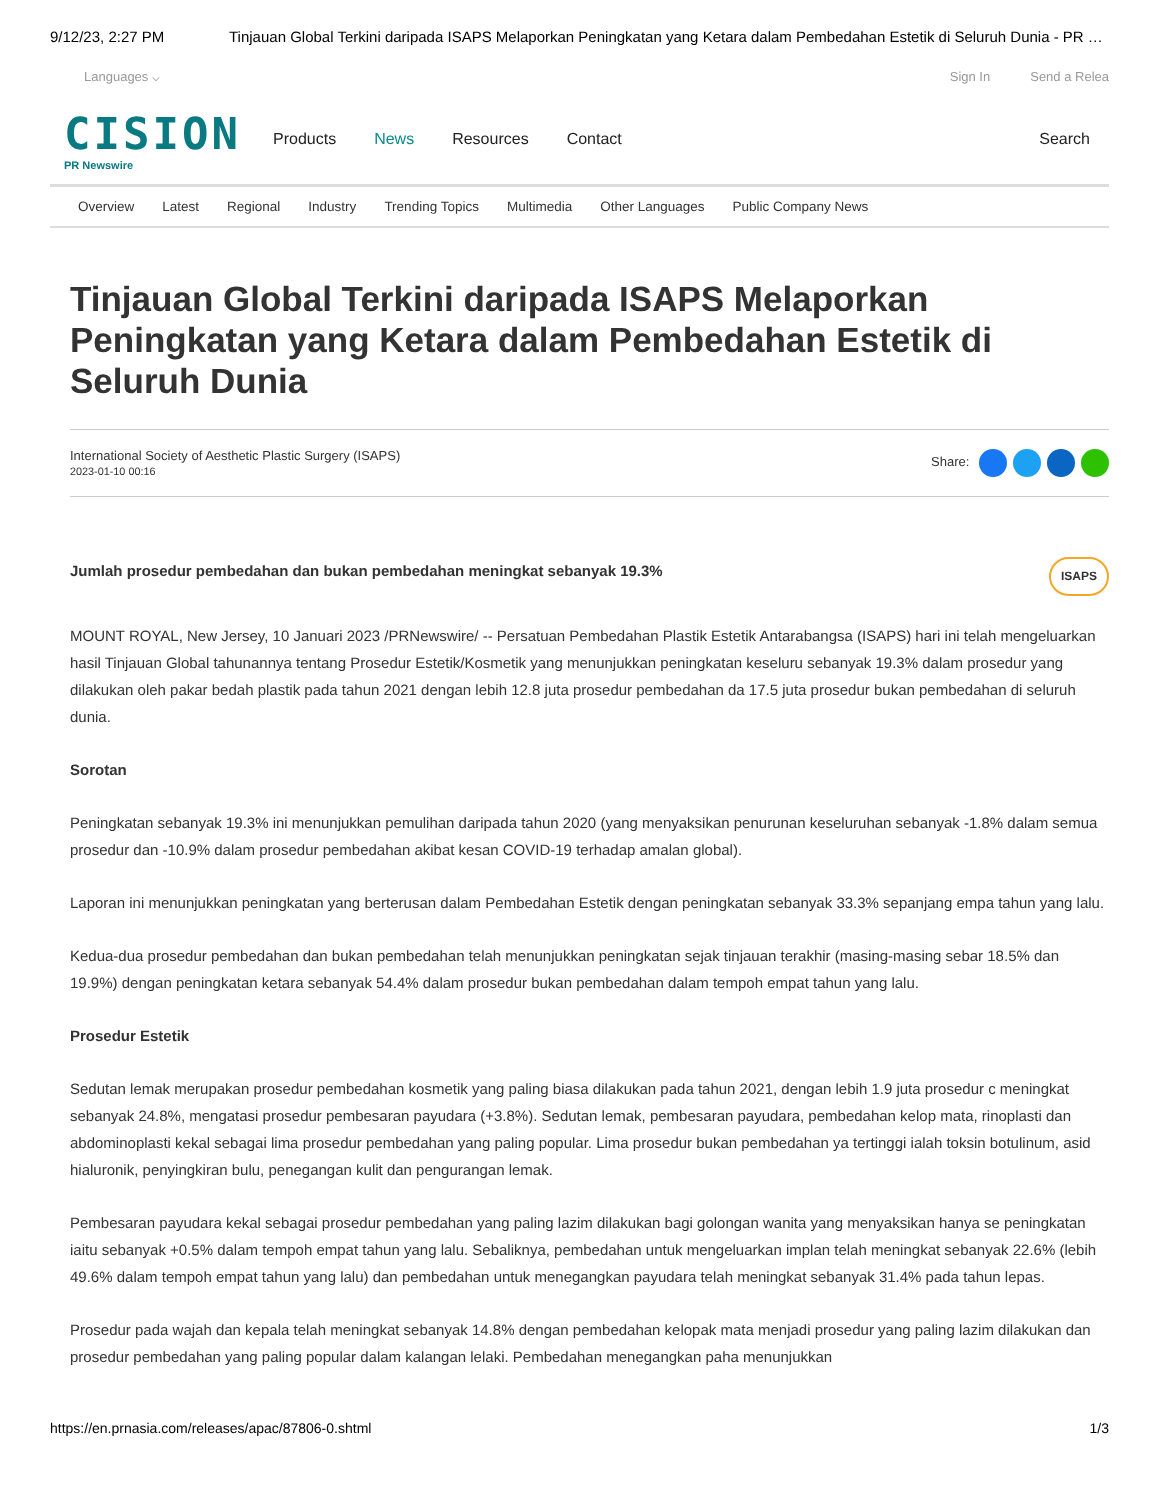9/12/23, 2:27 PM Tinjauan Global Terkini daripada ISAPS Melaporkan Peningkatan yang Ketara dalam Pembedahan Estetik di Seluruh Dunia - PR …
Languages ⌵ Sign In Send a Relea
CISION
PR Newswire
Products News Resources Contact Search
Overview Latest Regional Industry Trending Topics Multimedia Other Languages Public Company News
Tinjauan Global Terkini daripada ISAPS Melaporkan Peningkatan yang Ketara dalam Pembedahan Estetik di Seluruh Dunia
International Society of Aesthetic Plastic Surgery (ISAPS)
2023-01-10 00:16
Share:
Jumlah prosedur pembedahan dan bukan pembedahan meningkat sebanyak 19.3% ISAPS
MOUNT ROYAL, New Jersey, 10 Januari 2023 /PRNewswire/ -- Persatuan Pembedahan Plastik Estetik Antarabangsa (ISAPS) hari ini telah mengeluarkan hasil Tinjauan Global tahunannya tentang Prosedur Estetik/Kosmetik yang menunjukkan peningkatan keseluru sebanyak 19.3% dalam prosedur yang dilakukan oleh pakar bedah plastik pada tahun 2021 dengan lebih 12.8 juta prosedur pembedahan da 17.5 juta prosedur bukan pembedahan di seluruh dunia.
Sorotan
Peningkatan sebanyak 19.3% ini menunjukkan pemulihan daripada tahun 2020 (yang menyaksikan penurunan keseluruhan sebanyak -1.8% dalam semua prosedur dan -10.9% dalam prosedur pembedahan akibat kesan COVID-19 terhadap amalan global).
Laporan ini menunjukkan peningkatan yang berterusan dalam Pembedahan Estetik dengan peningkatan sebanyak 33.3% sepanjang empa tahun yang lalu.
Kedua-dua prosedur pembedahan dan bukan pembedahan telah menunjukkan peningkatan sejak tinjauan terakhir (masing-masing sebar 18.5% dan 19.9%) dengan peningkatan ketara sebanyak 54.4% dalam prosedur bukan pembedahan dalam tempoh empat tahun yang lalu.
Prosedur Estetik
Sedutan lemak merupakan prosedur pembedahan kosmetik yang paling biasa dilakukan pada tahun 2021, dengan lebih 1.9 juta prosedur c meningkat sebanyak 24.8%, mengatasi prosedur pembesaran payudara (+3.8%). Sedutan lemak, pembesaran payudara, pembedahan kelop mata, rinoplasti dan abdominoplasti kekal sebagai lima prosedur pembedahan yang paling popular. Lima prosedur bukan pembedahan ya tertinggi ialah toksin botulinum, asid hialuronik, penyingkiran bulu, penegangan kulit dan pengurangan lemak.
Pembesaran payudara kekal sebagai prosedur pembedahan yang paling lazim dilakukan bagi golongan wanita yang menyaksikan hanya se peningkatan iaitu sebanyak +0.5% dalam tempoh empat tahun yang lalu. Sebaliknya, pembedahan untuk mengeluarkan implan telah meningkat sebanyak 22.6% (lebih 49.6% dalam tempoh empat tahun yang lalu) dan pembedahan untuk menegangkan payudara telah meningkat sebanyak 31.4% pada tahun lepas.
Prosedur pada wajah dan kepala telah meningkat sebanyak 14.8% dengan pembedahan kelopak mata menjadi prosedur yang paling lazim dilakukan dan prosedur pembedahan yang paling popular dalam kalangan lelaki. Pembedahan menegangkan paha menunjukkan
https://en.prnasia.com/releases/apac/87806-0.shtml 1/3